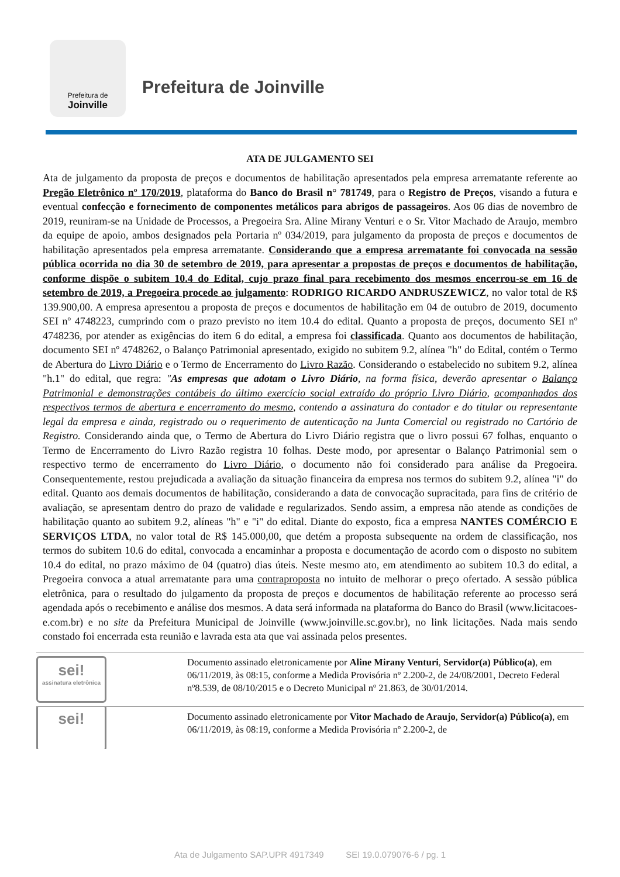Prefeitura de
Joinville
Prefeitura de Joinville
ATA DE JULGAMENTO SEI
Ata de julgamento da proposta de preços e documentos de habilitação apresentados pela empresa arrematante referente ao Pregão Eletrônico nº 170/2019, plataforma do Banco do Brasil n° 781749, para o Registro de Preços, visando a futura e eventual confecção e fornecimento de componentes metálicos para abrigos de passageiros. Aos 06 dias de novembro de 2019, reuniram-se na Unidade de Processos, a Pregoeira Sra. Aline Mirany Venturi e o Sr. Vitor Machado de Araujo, membro da equipe de apoio, ambos designados pela Portaria nº 034/2019, para julgamento da proposta de preços e documentos de habilitação apresentados pela empresa arrematante. Considerando que a empresa arrematante foi convocada na sessão pública ocorrida no dia 30 de setembro de 2019, para apresentar a propostas de preços e documentos de habilitação, conforme dispõe o subitem 10.4 do Edital, cujo prazo final para recebimento dos mesmos encerrou-se em 16 de setembro de 2019, a Pregoeira procede ao julgamento: RODRIGO RICARDO ANDRUSZEWICZ, no valor total de R$ 139.900,00. A empresa apresentou a proposta de preços e documentos de habilitação em 04 de outubro de 2019, documento SEI nº 4748223, cumprindo com o prazo previsto no item 10.4 do edital. Quanto a proposta de preços, documento SEI nº 4748236, por atender as exigências do item 6 do edital, a empresa foi classificada. Quanto aos documentos de habilitação, documento SEI nº 4748262, o Balanço Patrimonial apresentado, exigido no subitem 9.2, alínea "h" do Edital, contém o Termo de Abertura do Livro Diário e o Termo de Encerramento do Livro Razão. Considerando o estabelecido no subitem 9.2, alínea "h.1" do edital, que regra: "As empresas que adotam o Livro Diário, na forma física, deverão apresentar o Balanço Patrimonial e demonstrações contábeis do último exercício social extraído do próprio Livro Diário, acompanhados dos respectivos termos de abertura e encerramento do mesmo, contendo a assinatura do contador e do titular ou representante legal da empresa e ainda, registrado ou o requerimento de autenticação na Junta Comercial ou registrado no Cartório de Registro. Considerando ainda que, o Termo de Abertura do Livro Diário registra que o livro possui 67 folhas, enquanto o Termo de Encerramento do Livro Razão registra 10 folhas. Deste modo, por apresentar o Balanço Patrimonial sem o respectivo termo de encerramento do Livro Diário, o documento não foi considerado para análise da Pregoeira. Consequentemente, restou prejudicada a avaliação da situação financeira da empresa nos termos do subitem 9.2, alínea "i" do edital. Quanto aos demais documentos de habilitação, considerando a data de convocação supracitada, para fins de critério de avaliação, se apresentam dentro do prazo de validade e regularizados. Sendo assim, a empresa não atende as condições de habilitação quanto ao subitem 9.2, alíneas "h" e "i" do edital. Diante do exposto, fica a empresa NANTES COMÉRCIO E SERVIÇOS LTDA, no valor total de R$ 145.000,00, que detém a proposta subsequente na ordem de classificação, nos termos do subitem 10.6 do edital, convocada a encaminhar a proposta e documentação de acordo com o disposto no subitem 10.4 do edital, no prazo máximo de 04 (quatro) dias úteis. Neste mesmo ato, em atendimento ao subitem 10.3 do edital, a Pregoeira convoca a atual arrematante para uma contraproposta no intuito de melhorar o preço ofertado. A sessão pública eletrônica, para o resultado do julgamento da proposta de preços e documentos de habilitação referente ao processo será agendada após o recebimento e análise dos mesmos. A data será informada na plataforma do Banco do Brasil (www.licitacoes-e.com.br) e no site da Prefeitura Municipal de Joinville (www.joinville.sc.gov.br), no link licitações. Nada mais sendo constado foi encerrada esta reunião e lavrada esta ata que vai assinada pelos presentes.
sei!
assinatura eletrônica
Documento assinado eletronicamente por Aline Mirany Venturi, Servidor(a) Público(a), em 06/11/2019, às 08:15, conforme a Medida Provisória nº 2.200-2, de 24/08/2001, Decreto Federal nº8.539, de 08/10/2015 e o Decreto Municipal nº 21.863, de 30/01/2014.
sei!
Documento assinado eletronicamente por Vitor Machado de Araujo, Servidor(a) Público(a), em 06/11/2019, às 08:19, conforme a Medida Provisória nº 2.200-2, de
Ata de Julgamento SAP.UPR 4917349 SEI 19.0.079076-6 / pg. 1